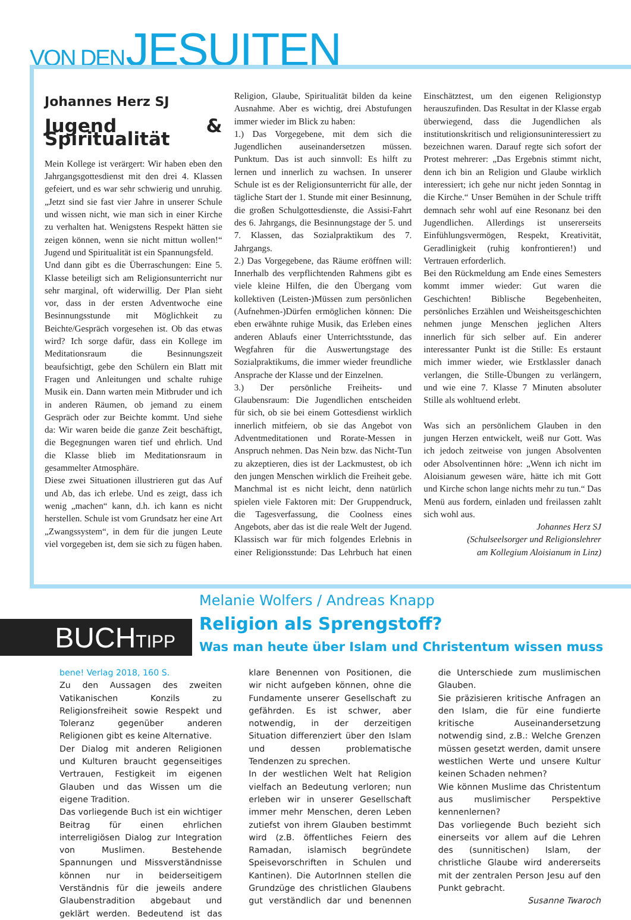VON DEN JESUITEN
Johannes Herz SJ
Jugend & Spiritualität
Mein Kollege ist verärgert: Wir haben eben den Jahrgangsgottesdienst mit den drei 4. Klassen gefeiert, und es war sehr schwierig und unruhig. „Jetzt sind sie fast vier Jahre in unserer Schule und wissen nicht, wie man sich in einer Kirche zu verhalten hat. Wenigstens Respekt hätten sie zeigen können, wenn sie nicht mittun wollen!“ Jugend und Spiritualität ist ein Spannungsfeld.
Und dann gibt es die Überraschungen: Eine 5. Klasse beteiligt sich am Religionsunterricht nur sehr marginal, oft widerwillig. Der Plan sieht vor, dass in der ersten Adventwoche eine Besinnungsstunde mit Möglichkeit zu Beichte/Gespräch vorgesehen ist. Ob das etwas wird? Ich sorge dafür, dass ein Kollege im Meditationsraum die Besinnungszeit beaufsichtigt, gebe den Schülern ein Blatt mit Fragen und Anleitungen und schalte ruhige Musik ein. Dann warten mein Mitbruder und ich in anderen Räumen, ob jemand zu einem Gespräch oder zur Beichte kommt. Und siehe da: Wir waren beide die ganze Zeit beschäftigt, die Begegnungen waren tief und ehrlich. Und die Klasse blieb im Meditationsraum in gesammelter Atmosphäre.
Diese zwei Situationen illustrieren gut das Auf und Ab, das ich erlebe. Und es zeigt, dass ich wenig „machen“ kann, d.h. ich kann es nicht herstellen. Schule ist vom Grundsatz her eine Art „Zwangssystem“, in dem für die jungen Leute viel vorgegeben ist, dem sie sich zu fügen haben. Religion, Glaube, Spiritualität bilden da keine Ausnahme. Aber es wichtig, drei Abstufungen immer wieder im Blick zu haben:
1.) Das Vorgegebene, mit dem sich die Jugendlichen auseinandersetzen müssen. Punktum. Das ist auch sinnvoll: Es hilft zu lernen und innerlich zu wachsen. In unserer Schule ist es der Religionsunterricht für alle, der tägliche Start der 1. Stunde mit einer Besinnung, die großen Schulgottesdienste, die Assisi-Fahrt des 6. Jahrgangs, die Besinnungstage der 5. und 7. Klassen, das Sozialpraktikum des 7. Jahrgangs.
2.) Das Vorgegebene, das Räume eröffnen will: Innerhalb des verpflichtenden Rahmens gibt es viele kleine Hilfen, die den Übergang vom kollektiven (Leisten-)Müssen zum persönlichen (Aufnehmen-)Dürfen ermöglichen können: Die eben erwähnte ruhige Musik, das Erleben eines anderen Ablaufs einer Unterrichtsstunde, das Wegfahren für die Auswertungstage des Sozialpraktikums, die immer wieder freundliche Ansprache der Klasse und der Einzelnen.
3.) Der persönliche Freiheits- und Glaubensraum: Die Jugendlichen entscheiden für sich, ob sie bei einem Gottesdienst wirklich innerlich mitfeiern, ob sie das Angebot von Adventmeditationen und Rorate-Messen in Anspruch nehmen. Das Nein bzw. das Nicht-Tun zu akzeptieren, dies ist der Lackmustest, ob ich den jungen Menschen wirklich die Freiheit gebe. Manchmal ist es nicht leicht, denn natürlich spielen viele Faktoren mit: Der Gruppendruck, die Tagesverfassung, die Coolness eines Angebots, aber das ist die reale Welt der Jugend. Klassisch war für mich folgendes Erlebnis in einer Religionsstunde: Das Lehrbuch hat einen Einschätztest, um den eigenen Religionstyp herauszufinden. Das Resultat in der Klasse ergab überwiegend, dass die Jugendlichen als institutionskritisch und religionsuninteressiert zu bezeichnen waren. Darauf regte sich sofort der Protest mehrerer: „Das Ergebnis stimmt nicht, denn ich bin an Religion und Glaube wirklich interessiert; ich gehe nur nicht jeden Sonntag in die Kirche.“ Unser Bemühen in der Schule trifft demnach sehr wohl auf eine Resonanz bei den Jugendlichen. Allerdings ist unsererseits Einfühlungsvermögen, Respekt, Kreativität, Geradlinigkeit (ruhig konfrontieren!) und Vertrauen erforderlich.
Bei den Rückmeldung am Ende eines Semesters kommt immer wieder: Gut waren die Geschichten! Biblische Begebenheiten, persönliches Erzählen und Weisheitsgeschichten nehmen junge Menschen jeglichen Alters innerlich für sich selber auf. Ein anderer interessanter Punkt ist die Stille: Es erstaunt mich immer wieder, wie Erstklassler danach verlangen, die Stille-Übungen zu verlängern, und wie eine 7. Klasse 7 Minuten absoluter Stille als wohltuend erlebt.
Was sich an persönlichem Glauben in den jungen Herzen entwickelt, weiß nur Gott. Was ich jedoch zeitweise von jungen Absolventen oder Absolventinnen höre: „Wenn ich nicht im Aloisianum gewesen wäre, hätte ich mit Gott und Kirche schon lange nichts mehr zu tun.“ Das Menü aus fordern, einladen und freilassen zahlt sich wohl aus.
Johannes Herz SJ
(Schulseelsorger und Religionslehrer
am Kollegium Aloisianum in Linz)
BUCH TIPP
Melanie Wolfers / Andreas Knapp
Religion als Sprengstoff?
Was man heute über Islam und Christentum wissen muss
bene! Verlag 2018, 160 S.
Zu den Aussagen des zweiten Vatikanischen Konzils zu Religionsfreiheit sowie Respekt und Toleranz gegenüber anderen Religionen gibt es keine Alternative.
Der Dialog mit anderen Religionen und Kulturen braucht gegenseitiges Vertrauen, Festigkeit im eigenen Glauben und das Wissen um die eigene Tradition.
Das vorliegende Buch ist ein wichtiger Beitrag für einen ehrlichen interreligiösen Dialog zur Integration von Muslimen. Bestehende Spannungen und Missverständnisse können nur in beiderseitigem Verständnis für die jeweils andere Glaubenstradition abgebaut und geklärt werden. Bedeutend ist das klare Benennen von Positionen, die wir nicht aufgeben können, ohne die Fundamente unserer Gesellschaft zu gefährden. Es ist schwer, aber notwendig, in der derzeitigen Situation differenziert über den Islam und dessen problematische Tendenzen zu sprechen.
In der westlichen Welt hat Religion vielfach an Bedeutung verloren; nun erleben wir in unserer Gesellschaft immer mehr Menschen, deren Leben zutiefst von ihrem Glauben bestimmt wird (z.B. öffentliches Feiern des Ramadan, islamisch begründete Speisevorschriften in Schulen und Kantinen). Die AutorInnen stellen die Grundzüge des christlichen Glaubens gut verständlich dar und benennen die Unterschiede zum muslimischen Glauben.
Sie präzisieren kritische Anfragen an den Islam, die für eine fundierte kritische Auseinandersetzung notwendig sind, z.B.: Welche Grenzen müssen gesetzt werden, damit unsere westlichen Werte und unsere Kultur keinen Schaden nehmen?
Wie können Muslime das Christentum aus muslimischer Perspektive kennenlernen?
Das vorliegende Buch bezieht sich einerseits vor allem auf die Lehren des (sunnitischen) Islam, der christliche Glaube wird andererseits mit der zentralen Person Jesu auf den Punkt gebracht.
Susanne Twaroch